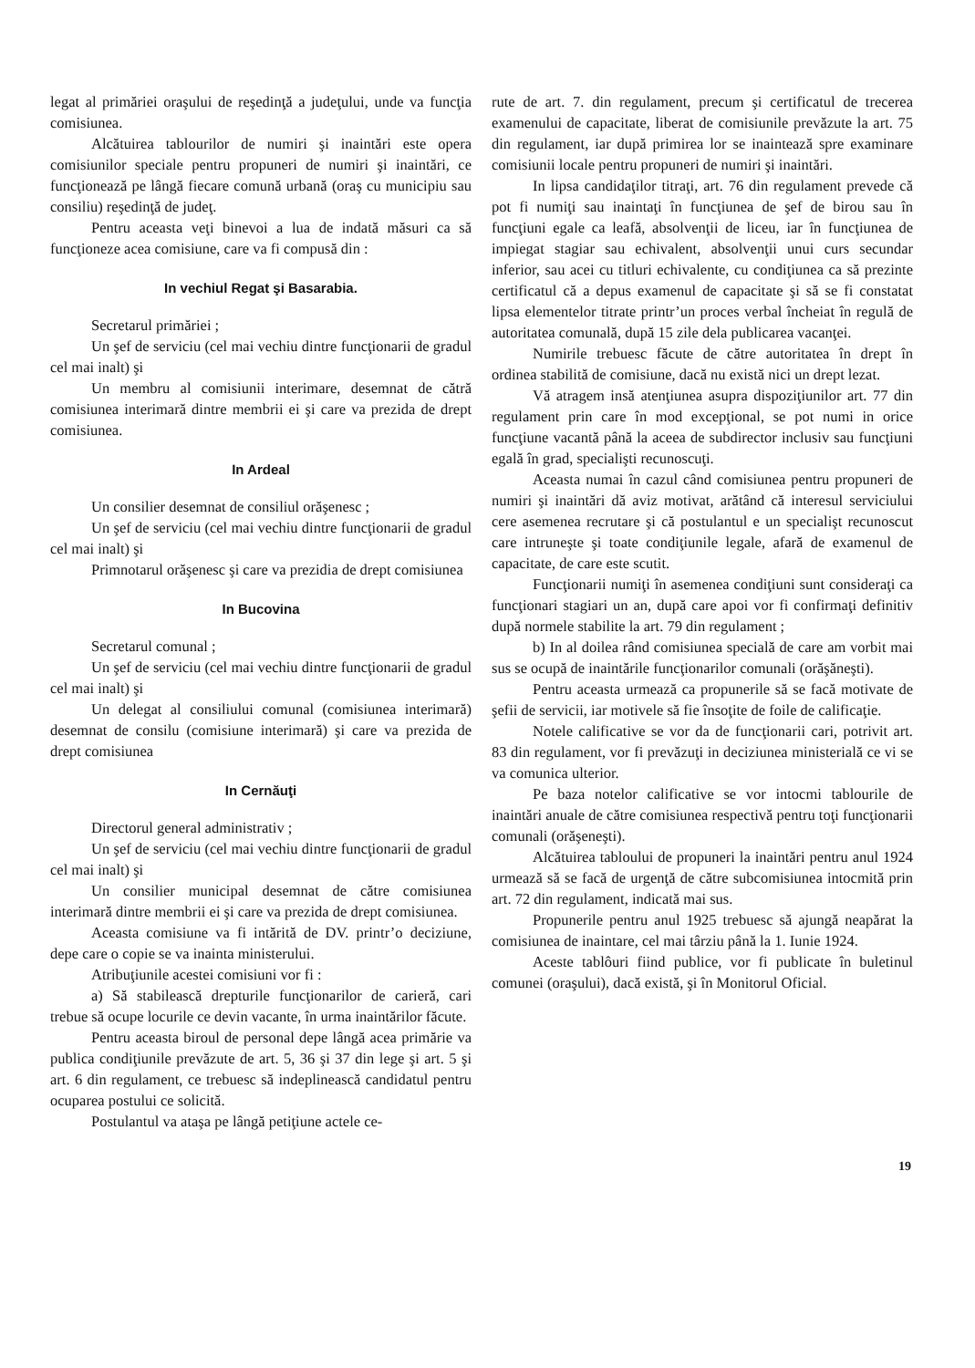legat al primăriei oraşului de reşedinţă a judeţului, unde va funcţia comisiunea.
Alcătuirea tablourilor de numiri şi inaintări este opera comisiunilor speciale pentru propuneri de numiri şi inaintări, ce funcţionează pe lângă fiecare comună urbană (oraş cu municipiu sau consiliu) reşedinţă de judeţ.
Pentru aceasta veţi binevoi a lua de indată măsuri ca să funcţioneze acea comisiune, care va fi compusă din :
In vechiul Regat şi Basarabia.
Secretarul primăriei ;
Un şef de serviciu (cel mai vechiu dintre funcţionarii de gradul cel mai inalt) şi
Un membru al comisiunii interimare, desemnat de cătră comisiunea interimară dintre membrii ei şi care va prezida de drept comisiunea.
In Ardeal
Un consilier desemnat de consiliul orăşenesc ;
Un şef de serviciu (cel mai vechiu dintre funcţionarii de gradul cel mai inalt) şi
Primnotarul orăşenesc şi care va prezidia de drept comisiunea
In Bucovina
Secretarul comunal ;
Un şef de serviciu (cel mai vechiu dintre funcţionarii de gradul cel mai inalt) şi
Un delegat al consiliului comunal (comisiunea interimară) desemnat de consilu (comisiune interimară) şi care va prezida de drept comisiunea
In Cernăuţi
Directorul general administrativ ;
Un şef de serviciu (cel mai vechiu dintre funcţionarii de gradul cel mai inalt) şi
Un consilier municipal desemnat de către comisiunea interimară dintre membrii ei şi care va prezida de drept comisiunea.
Aceasta comisiune va fi intărită de DV. printr’o deciziune, depe care o copie se va inainta ministerului.
Atribuţiunile acestei comisiuni vor fi :
a) Să stabilească drepturile funcţionarilor de carieră, cari trebue să ocupe locurile ce devin vacante, în urma inaintărilor făcute.
Pentru aceasta biroul de personal depe lângă acea primărie va publica condiţiunile prevăzute de art. 5, 36 şi 37 din lege şi art. 5 şi art. 6 din regulament, ce trebuesc să indeplinească candidatul pentru ocuparea postului ce solicită.
Postulantul va ataşa pe lângă petiţiune actele ce-
rute de art. 7. din regulament, precum şi certificatul de trecerea examenului de capacitate, liberat de comisiunile prevăzute la art. 75 din regulament, iar după primirea lor se inaintează spre examinare comisiunii locale pentru propuneri de numiri şi inaintări.
In lipsa candidaţilor titraţi, art. 76 din regulament prevede că pot fi numiţi sau inaintaţi în funcţiunea de şef de birou sau în funcţiuni egale ca leafă, absolvenţii de liceu, iar în funcţiunea de impiegat stagiar sau echivalent, absolvenţii unui curs secundar inferior, sau acei cu titluri echivalente, cu condiţiunea ca să prezinte certificatul că a depus examenul de capacitate şi să se fi constatat lipsa elementelor titrate printr’un proces verbal încheiat în regulă de autoritatea comunală, după 15 zile dela publicarea vacanţei.
Numirile trebuesc făcute de către autoritatea în drept în ordinea stabilită de comisiune, dacă nu există nici un drept lezat.
Vă atragem insă atenţiunea asupra dispoziţiunilor art. 77 din regulament prin care în mod excepţional, se pot numi in orice funcţiune vacantă până la aceea de subdirector inclusiv sau funcţiuni egală în grad, specialişti recunoscuţi.
Aceasta numai în cazul când comisiunea pentru propuneri de numiri şi inaintări dă aviz motivat, arătând că interesul serviciului cere asemenea recrutare şi că postulantul e un specialişt recunoscut care intruneşte şi toate condiţiunile legale, afară de examenul de capacitate, de care este scutit.
Funcţionarii numiţi în asemenea condiţiuni sunt consideraţi ca funcţionari stagiari un an, după care apoi vor fi confirmaţi definitiv după normele stabilite la art. 79 din regulament ;
b) In al doilea rând comisiunea specială de care am vorbit mai sus se ocupă de inaintările funcţionarilor comunali (orăşăneşti).
Pentru aceasta urmează ca propunerile să se facă motivate de şefii de servicii, iar motivele să fie însoţite de foile de calificaţie.
Notele calificative se vor da de funcţionarii cari, potrivit art. 83 din regulament, vor fi prevăzuţi in deciziunea ministerială ce vi se va comunica ulterior.
Pe baza notelor calificative se vor intocmi tablourile de inaintări anuale de către comisiunea respectivă pentru toţi funcţionarii comunali (orăşeneşti).
Alcătuirea tabloului de propuneri la inaintări pentru anul 1924 urmează să se facă de urgenţă de către subcomisiunea intocmită prin art. 72 din regulament, indicată mai sus.
Propunerile pentru anul 1925 trebuesc să ajungă neapărat la comisiunea de inaintare, cel mai târziu până la 1. Iunie 1924.
Aceste tablôuri fiind publice, vor fi publicate în buletinul comunei (oraşului), dacă există, şi în Monitorul Oficial.
19